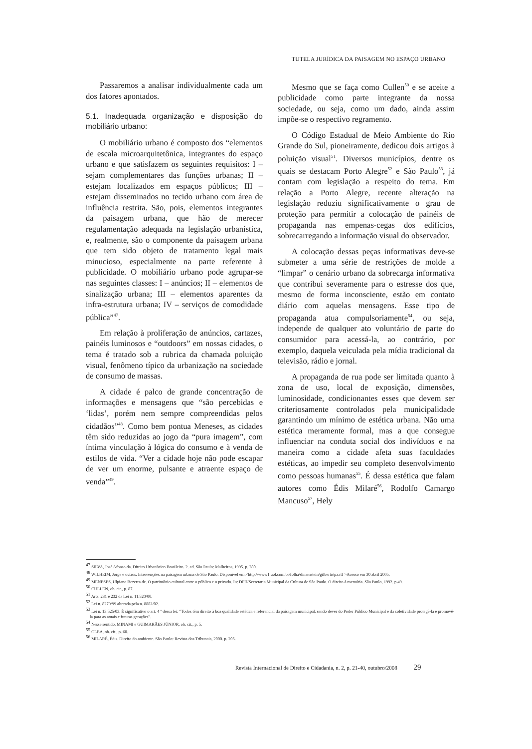TUTELA JURÍDICA DA PAISAGEM NO ESPAÇO URBANO
Passaremos a analisar individualmente cada um dos fatores apontados.
5.1. Inadequada organização e disposição do mobiliário urbano:
O mobiliário urbano é composto dos “elementos de escala microarquitetônica, integrantes do espaço urbano e que satisfazem os seguintes requisitos: I – sejam complementares das funções urbanas; II – estejam localizados em espaços públicos; III – estejam disseminados no tecido urbano com área de influência restrita. São, pois, elementos integrantes da paisagem urbana, que hão de merecer regulamentação adequada na legislação urbanística, e, realmente, são o componente da paisagem urbana que tem sido objeto de tratamento legal mais minucioso, especialmente na parte referente à publicidade. O mobiliário urbano pode agrupar-se nas seguintes classes: I – anúncios; II – elementos de sinalização urbana; III – elementos aparentes da infra-estrutura urbana; IV – serviços de comodidade pública”<sup>47</sup>.
Em relação à proliferação de anúncios, cartazes, painéis luminosos e “outdoors” em nossas cidades, o tema é tratado sob a rubrica da chamada poluição visual, fenômeno típico da urbanização na sociedade de consumo de massas.
A cidade é palco de grande concentração de informações e mensagens que “são percebidas e ‘lidas’, porém nem sempre compreendidas pelos cidadãos”<sup>48</sup>. Como bem pontua Meneses, as cidades têm sido reduzidas ao jogo da “pura imagem”, com íntima vinculação à lógica do consumo e à venda de estilos de vida. “Ver a cidade hoje não pode escapar de ver um enorme, pulsante e atraente espaço de venda”<sup>49</sup>.
Mesmo que se faça como Cullen<sup>50</sup> e se aceite a publicidade como parte integrante da nossa sociedade, ou seja, como um dado, ainda assim impõe-se o respectivo regramento.
O Código Estadual de Meio Ambiente do Rio Grande do Sul, pioneiramente, dedicou dois artigos à poluição visual<sup>51</sup>. Diversos municípios, dentre os quais se destacam Porto Alegre<sup>52</sup> e São Paulo<sup>53</sup>, já contam com legislação a respeito do tema. Em relação a Porto Alegre, recente alteração na legislação reduziu significativamente o grau de proteção para permitir a colocação de painéis de propaganda nas empenas-cegas dos edifícios, sobrecarregando a informação visual do observador.
A colocação dessas peças informativas deve-se submeter a uma série de restrições de molde a “limpar” o cenário urbano da sobrecarga informativa que contribui severamente para o estresse dos que, mesmo de forma inconsciente, estão em contato diário com aquelas mensagens. Esse tipo de propaganda atua compulsoriamente<sup>54</sup>, ou seja, independe de qualquer ato voluntário de parte do consumidor para acessá-la, ao contrário, por exemplo, daquela veiculada pela mídia tradicional da televisão, rádio e jornal.
A propaganda de rua pode ser limitada quanto à zona de uso, local de exposição, dimensões, luminosidade, condicionantes esses que devem ser criteriosamente controlados pela municipalidade garantindo um mínimo de estética urbana. Não uma estética meramente formal, mas a que consegue influenciar na conduta social dos indivíduos e na maneira como a cidade afeta suas faculdades estéticas, ao impedir seu completo desenvolvimento como pessoas humanas<sup>55</sup>. É dessa estética que falam autores como Édis Milaré<sup>56</sup>, Rodolfo Camargo Mancuso<sup>57</sup>, Hely
<sup>47</sup> SILVA, José Afonso da. Direito Urbanístico Brasileiro. 2. ed. São Paulo: Malheiros, 1995. p. 280.
<sup>48</sup> WILHEIM, Jorge e outros. Intervenções na paisagem urbana de São Paulo. Disponível em:<http://www1.uol.com.br/folha/dimenstein/gilberto/pa.rtf >Acesso em 30 abril 2005.
<sup>49</sup> MENESES, Ulpiano Bezerra de. O patrimônio cultural entre o público e o privado. In: DPH/Secretaria Municipal da Cultura de São Paulo. O direito à memória. São Paulo, 1992. p.49.
<sup>50</sup> CULLEN, ob. cit., p. 87.
<sup>51</sup> Arts. 231 e 232 da Lei n. 11.520/00.
<sup>52</sup> Lei n. 8279/99 alterada pela n. 8882/02.
<sup>53</sup> Lei n. 13.525/03. É significativo o art. 4 º dessa lei: “Todos têm direito à boa qualidade estética e referencial da paisagem municipal, sendo dever do Poder Público Municipal e da coletividade protegê-la e promovê-la para as atuais e futuras gerações”.
<sup>54</sup> Nesse sentido, MINAMI e GUIMARÃES JÚNIOR, ob. cit., p. 5.
<sup>55</sup> OLEA, ob. cit., p. 60.
<sup>56</sup> MILARÉ, Édis. Direito do ambiente. São Paulo: Revista dos Tribunais, 2000. p. 205.
Revista Internacional de Direito e Cidadania, n. 2, p. 21-40, outubro/2008 29